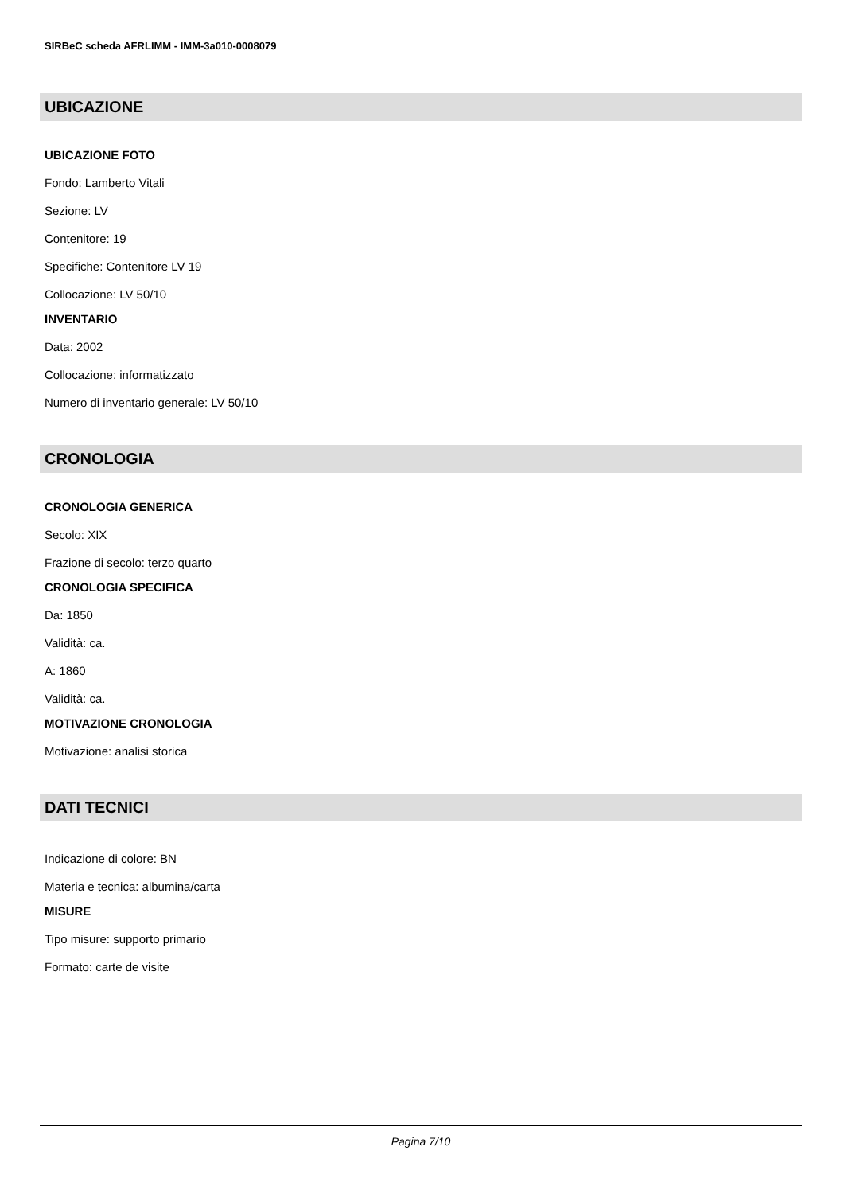SIRBeC scheda AFRLIMM - IMM-3a010-0008079
UBICAZIONE
UBICAZIONE FOTO
Fondo: Lamberto Vitali
Sezione: LV
Contenitore: 19
Specifiche: Contenitore LV 19
Collocazione: LV 50/10
INVENTARIO
Data: 2002
Collocazione: informatizzato
Numero di inventario generale: LV 50/10
CRONOLOGIA
CRONOLOGIA GENERICA
Secolo: XIX
Frazione di secolo: terzo quarto
CRONOLOGIA SPECIFICA
Da: 1850
Validità: ca.
A: 1860
Validità: ca.
MOTIVAZIONE CRONOLOGIA
Motivazione: analisi storica
DATI TECNICI
Indicazione di colore: BN
Materia e tecnica: albumina/carta
MISURE
Tipo misure: supporto primario
Formato: carte de visite
Pagina 7/10